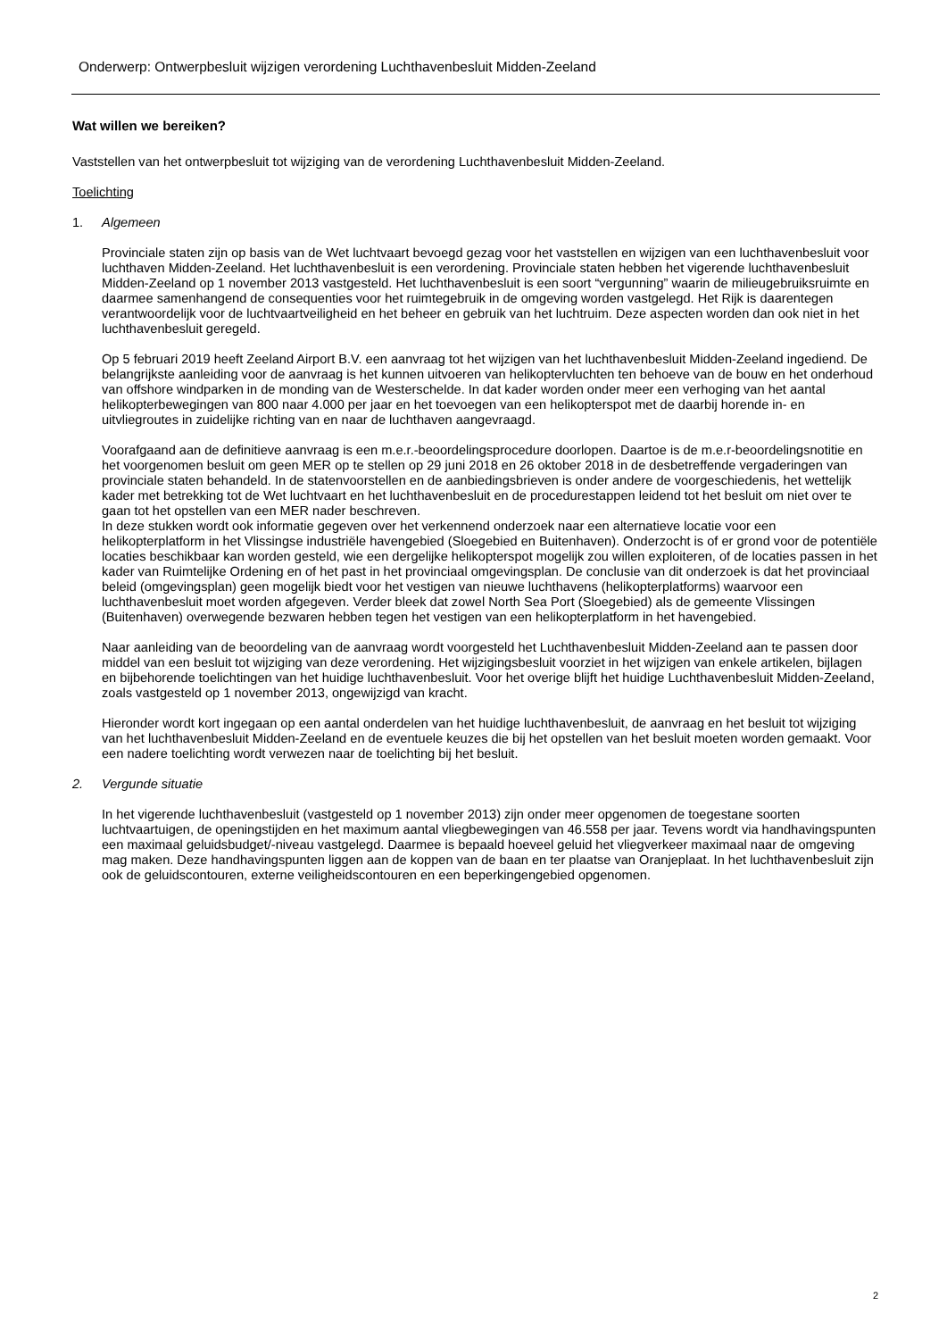Onderwerp: Ontwerpbesluit wijzigen verordening Luchthavenbesluit Midden-Zeeland
Wat willen we bereiken?
Vaststellen van het ontwerpbesluit tot wijziging van de verordening Luchthavenbesluit Midden-Zeeland.
Toelichting
1. Algemeen
Provinciale staten zijn op basis van de Wet luchtvaart bevoegd gezag voor het vaststellen en wijzigen van een luchthavenbesluit voor luchthaven Midden-Zeeland. Het luchthavenbesluit is een verordening. Provinciale staten hebben het vigerende luchthavenbesluit Midden-Zeeland op 1 november 2013 vastgesteld. Het luchthavenbesluit is een soort “vergunning” waarin de milieugebruiksruimte en daarmee samenhangend de consequenties voor het ruimtegebruik in de omgeving worden vastgelegd. Het Rijk is daarentegen verantwoordelijk voor de luchtvaartveiligheid en het beheer en gebruik van het luchtruim. Deze aspecten worden dan ook niet in het luchthavenbesluit geregeld.
Op 5 februari 2019 heeft Zeeland Airport B.V. een aanvraag tot het wijzigen van het luchthavenbesluit Midden-Zeeland ingediend. De belangrijkste aanleiding voor de aanvraag is het kunnen uitvoeren van helikoptervluchten ten behoeve van de bouw en het onderhoud van offshore windparken in de monding van de Westerschelde. In dat kader worden onder meer een verhoging van het aantal helikopterbewegingen van 800 naar 4.000 per jaar en het toevoegen van een helikopterspot met de daarbij horende in- en uitvliegroutes in zuidelijke richting van en naar de luchthaven aangevraagd.
Voorafgaand aan de definitieve aanvraag is een m.e.r.-beoordelingsprocedure doorlopen. Daartoe is de m.e.r-beoordelingsnotitie en het voorgenomen besluit om geen MER op te stellen op 29 juni 2018 en 26 oktober 2018 in de desbetreffende vergaderingen van provinciale staten behandeld. In de statenvoorstellen en de aanbiedingsbrieven is onder andere de voorgeschiedenis, het wettelijk kader met betrekking tot de Wet luchtvaart en het luchthavenbesluit en de procedurestappen leidend tot het besluit om niet over te gaan tot het opstellen van een MER nader beschreven.
In deze stukken wordt ook informatie gegeven over het verkennend onderzoek naar een alternatieve locatie voor een helikopterplatform in het Vlissingse industriële havengebied (Sloegebied en Buitenhaven). Onderzocht is of er grond voor de potentiële locaties beschikbaar kan worden gesteld, wie een dergelijke helikopterspot mogelijk zou willen exploiteren, of de locaties passen in het kader van Ruimtelijke Ordening en of het past in het provinciaal omgevingsplan. De conclusie van dit onderzoek is dat het provinciaal beleid (omgevingsplan) geen mogelijk biedt voor het vestigen van nieuwe luchthavens (helikopterplatforms) waarvoor een luchthavenbesluit moet worden afgegeven. Verder bleek dat zowel North Sea Port (Sloegebied) als de gemeente Vlissingen (Buitenhaven) overwegende bezwaren hebben tegen het vestigen van een helikopterplatform in het havengebied.
Naar aanleiding van de beoordeling van de aanvraag wordt voorgesteld het Luchthavenbesluit Midden-Zeeland aan te passen door middel van een besluit tot wijziging van deze verordening. Het wijzigingsbesluit voorziet in het wijzigen van enkele artikelen, bijlagen en bijbehorende toelichtingen van het huidige luchthavenbesluit. Voor het overige blijft het huidige Luchthavenbesluit Midden-Zeeland, zoals vastgesteld op 1 november 2013, ongewijzigd van kracht.
Hieronder wordt kort ingegaan op een aantal onderdelen van het huidige luchthavenbesluit, de aanvraag en het besluit tot wijziging van het luchthavenbesluit Midden-Zeeland en de eventuele keuzes die bij het opstellen van het besluit moeten worden gemaakt. Voor een nadere toelichting wordt verwezen naar de toelichting bij het besluit.
2. Vergunde situatie
In het vigerende luchthavenbesluit (vastgesteld op 1 november 2013) zijn onder meer opgenomen de toegestane soorten luchtvaartuigen, de openingstijden en het maximum aantal vliegbewegingen van 46.558 per jaar. Tevens wordt via handhavingspunten een maximaal geluidsbudget/-niveau vastgelegd. Daarmee is bepaald hoeveel geluid het vliegverkeer maximaal naar de omgeving mag maken. Deze handhavingspunten liggen aan de koppen van de baan en ter plaatse van Oranjeplaat. In het luchthavenbesluit zijn ook de geluidscontouren, externe veiligheidscontouren en een beperkingengebied opgenomen.
2